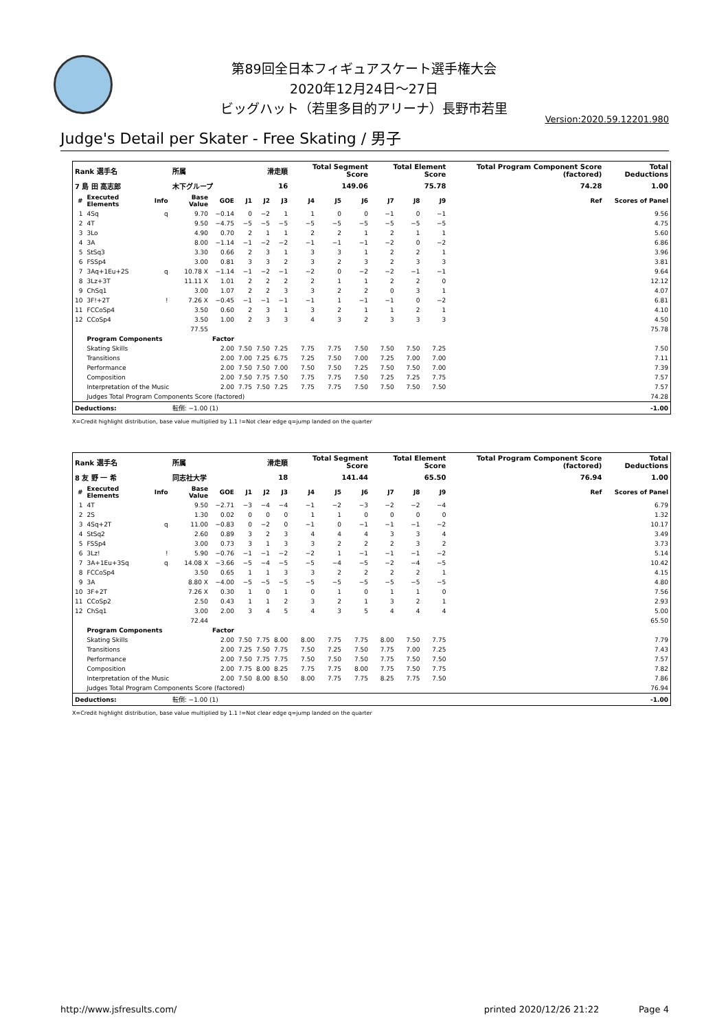第89回全日本フィギュアスケート選手権大会
2020年12月24日～27日
ビッグハット（若里多目的アリーナ）長野市若里
Version:2020.59.12201.980
Judge's Detail per Skater - Free Skating / 男子
| Rank 選手名 | | | 所属 | | 滑走順 | | | Total Segment Score | | | Total Element Score | | | Total Program Component Score (factored) | | Total Deductions |
| 7 島 田 高志郎 | | | 木下グループ | | 16 | | | 149.06 | | | 75.78 | | | 74.28 | | 1.00 |
| # | Executed Elements | Info | Base Value | GOE | J1 | J2 | J3 | J4 | J5 | J6 | J7 | J8 | J9 | Ref | Scores of Panel | |
| 1 | 4Sq | q | 9.70 | −0.14 | 0 | −2 | 1 | 1 | 0 | 0 | −1 | 0 | −1 | | 9.56 | |
| 2 | 4T | | 9.50 | −4.75 | −5 | −5 | −5 | −5 | −5 | −5 | −5 | −5 | −5 | | 4.75 | |
| 3 | 3Lo | | 4.90 | 0.70 | 2 | 1 | 1 | 2 | 2 | 1 | 2 | 1 | 1 | | 5.60 | |
| 4 | 3A | | 8.00 | −1.14 | −1 | −2 | −2 | −1 | −1 | −1 | −2 | 0 | −2 | | 6.86 | |
| 5 | StSq3 | | 3.30 | 0.66 | 2 | 3 | 1 | 3 | 3 | 1 | 2 | 2 | 1 | | 3.96 | |
| 6 | FSSp4 | | 3.00 | 0.81 | 3 | 3 | 2 | 3 | 2 | 3 | 2 | 3 | 3 | | 3.81 | |
| 7 | 3Aq+1Eu+2S | q | 10.78 X | −1.14 | −1 | −2 | −1 | −2 | 0 | −2 | −2 | −1 | −1 | | 9.64 | |
| 8 | 3Lz+3T | | 11.11 X | 1.01 | 2 | 2 | 2 | 2 | 1 | 1 | 2 | 2 | 0 | | 12.12 | |
| 9 | ChSq1 | | 3.00 | 1.07 | 2 | 2 | 3 | 3 | 2 | 2 | 0 | 3 | 1 | | 4.07 | |
| 10 | 3F!+2T | ! | 7.26 X | −0.45 | −1 | −1 | −1 | −1 | 1 | −1 | −1 | 0 | −2 | | 6.81 | |
| 11 | FCCoSp4 | | 3.50 | 0.60 | 2 | 3 | 1 | 3 | 2 | 1 | 1 | 2 | 1 | | 4.10 | |
| 12 | CCoSp4 | | 3.50 | 1.00 | 2 | 3 | 3 | 4 | 3 | 2 | 3 | 3 | 3 | | 4.50 | |
| | | | 77.55 | | | | | | | | | | | | 75.78 | |
| | Program Components | | | Factor | | | | | | | | | | | | |
| | Skating Skills | | | 2.00 | 7.50 | 7.50 | 7.25 | 7.75 | 7.75 | 7.50 | 7.50 | 7.50 | 7.25 | | 7.50 | |
| | Transitions | | | 2.00 | 7.00 | 7.25 | 6.75 | 7.25 | 7.50 | 7.00 | 7.25 | 7.00 | 7.00 | | 7.11 | |
| | Performance | | | 2.00 | 7.50 | 7.50 | 7.00 | 7.50 | 7.50 | 7.25 | 7.50 | 7.50 | 7.00 | | 7.39 | |
| | Composition | | | 2.00 | 7.50 | 7.75 | 7.50 | 7.75 | 7.75 | 7.50 | 7.25 | 7.25 | 7.75 | | 7.57 | |
| | Interpretation of the Music | | | 2.00 | 7.75 | 7.50 | 7.25 | 7.75 | 7.75 | 7.50 | 7.50 | 7.50 | 7.50 | | 7.57 | |
| | Judges Total Program Components Score (factored) | | | | | | | | | | | | | | 74.28 | |
| Deductions: | | | 転倒: −1.00 (1) | | | | | | | | | | | | -1.00 | |
X=Credit highlight distribution, base value multiplied by 1.1 !=Not clear edge q=jump landed on the quarter
| Rank 選手名 | | | 所属 | | 滑走順 | | | Total Segment Score | | | Total Element Score | | | Total Program Component Score (factored) | | Total Deductions |
| 8 友 野 一 希 | | | 同志社大学 | | 18 | | | 141.44 | | | 65.50 | | | 76.94 | | 1.00 |
| # | Executed Elements | Info | Base Value | GOE | J1 | J2 | J3 | J4 | J5 | J6 | J7 | J8 | J9 | Ref | Scores of Panel | |
| 1 | 4T | | 9.50 | −2.71 | −3 | −4 | −4 | −1 | −2 | −3 | −2 | −2 | −4 | | 6.79 | |
| 2 | 2S | | 1.30 | 0.02 | 0 | 0 | 0 | 1 | 1 | 0 | 0 | 0 | 0 | | 1.32 | |
| 3 | 4Sq+2T | q | 11.00 | −0.83 | 0 | −2 | 0 | −1 | 0 | −1 | −1 | −1 | −2 | | 10.17 | |
| 4 | StSq2 | | 2.60 | 0.89 | 3 | 2 | 3 | 4 | 4 | 4 | 3 | 3 | 4 | | 3.49 | |
| 5 | FSSp4 | | 3.00 | 0.73 | 3 | 1 | 3 | 3 | 2 | 2 | 2 | 3 | 2 | | 3.73 | |
| 6 | 3Lz! | ! | 5.90 | −0.76 | −1 | −1 | −2 | −2 | 1 | −1 | −1 | −1 | −2 | | 5.14 | |
| 7 | 3A+1Eu+3Sq | q | 14.08 X | −3.66 | −5 | −4 | −5 | −5 | −4 | −5 | −2 | −4 | −5 | | 10.42 | |
| 8 | FCCoSp4 | | 3.50 | 0.65 | 1 | 1 | 3 | 3 | 2 | 2 | 2 | 2 | 1 | | 4.15 | |
| 9 | 3A | | 8.80 X | −4.00 | −5 | −5 | −5 | −5 | −5 | −5 | −5 | −5 | −5 | | 4.80 | |
| 10 | 3F+2T | | 7.26 X | 0.30 | 1 | 0 | 1 | 0 | 1 | 0 | 1 | 1 | 0 | | 7.56 | |
| 11 | CCoSp2 | | 2.50 | 0.43 | 1 | 1 | 2 | 3 | 2 | 1 | 3 | 2 | 1 | | 2.93 | |
| 12 | ChSq1 | | 3.00 | 2.00 | 3 | 4 | 5 | 4 | 3 | 5 | 4 | 4 | 4 | | 5.00 | |
| | | | 72.44 | | | | | | | | | | | | 65.50 | |
| | Program Components | | | Factor | | | | | | | | | | | | |
| | Skating Skills | | | 2.00 | 7.50 | 7.75 | 8.00 | 8.00 | 7.75 | 7.75 | 8.00 | 7.50 | 7.75 | | 7.79 | |
| | Transitions | | | 2.00 | 7.25 | 7.50 | 7.75 | 7.50 | 7.25 | 7.50 | 7.75 | 7.00 | 7.25 | | 7.43 | |
| | Performance | | | 2.00 | 7.50 | 7.75 | 7.75 | 7.50 | 7.50 | 7.50 | 7.75 | 7.50 | 7.50 | | 7.57 | |
| | Composition | | | 2.00 | 7.75 | 8.00 | 8.25 | 7.75 | 7.75 | 8.00 | 7.75 | 7.50 | 7.75 | | 7.82 | |
| | Interpretation of the Music | | | 2.00 | 7.50 | 8.00 | 8.50 | 8.00 | 7.75 | 7.75 | 8.25 | 7.75 | 7.50 | | 7.86 | |
| | Judges Total Program Components Score (factored) | | | | | | | | | | | | | | 76.94 | |
| Deductions: | | | 転倒: −1.00 (1) | | | | | | | | | | | | -1.00 | |
X=Credit highlight distribution, base value multiplied by 1.1 !=Not clear edge q=jump landed on the quarter
http://www.jsfresults.com/ printed 2020/12/26 21:22 Page 4